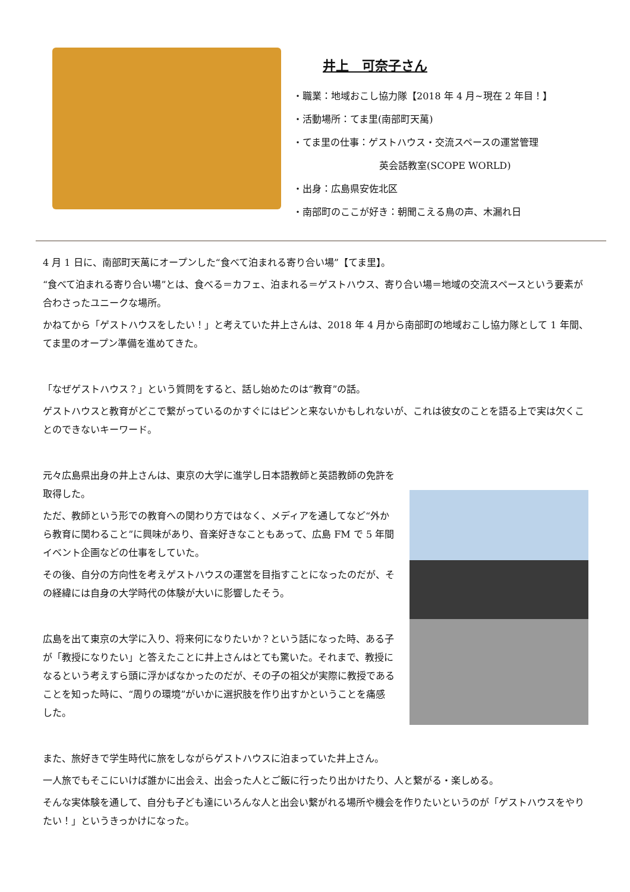井上　可奈子さん
・職業：地域おこし協力隊【2018 年 4 月~現在 2 年目！】
・活動場所：てま里(南部町天萬)
・てま里の仕事：ゲストハウス・交流スペースの運営管理
英会話教室(SCOPE WORLD)
・出身：広島県安佐北区
・南部町のここが好き：朝聞こえる鳥の声、木漏れ日
4 月 1 日に、南部町天萬にオープンした“食べて泊まれる寄り合い場”【てま里】。
“食べて泊まれる寄り合い場”とは、食べる＝カフェ、泊まれる＝ゲストハウス、寄り合い場＝地域の交流スペースという要素が合わさったユニークな場所。
かねてから「ゲストハウスをしたい！」と考えていた井上さんは、2018 年 4 月から南部町の地域おこし協力隊として 1 年間、てま里のオープン準備を進めてきた。
「なぜゲストハウス？」という質問をすると、話し始めたのは“教育”の話。
ゲストハウスと教育がどこで繋がっているのかすぐにはピンと来ないかもしれないが、これは彼女のことを語る上で実は欠くことのできないキーワード。
元々広島県出身の井上さんは、東京の大学に進学し日本語教師と英語教師の免許を取得した。
ただ、教師という形での教育への関わり方ではなく、メディアを通してなど“外から教育に関わること”に興味があり、音楽好きなこともあって、広島 FM で 5 年間イベント企画などの仕事をしていた。
その後、自分の方向性を考えゲストハウスの運営を目指すことになったのだが、その経緯には自身の大学時代の体験が大いに影響したそう。
広島を出て東京の大学に入り、将来何になりたいか？という話になった時、ある子が「教授になりたい」と答えたことに井上さんはとても驚いた。それまで、教授になるという考えすら頭に浮かばなかったのだが、その子の祖父が実際に教授であることを知った時に、“周りの環境”がいかに選択肢を作り出すかということを痛感した。
また、旅好きで学生時代に旅をしながらゲストハウスに泊まっていた井上さん。
一人旅でもそこにいけば誰かに出会え、出会った人とご飯に行ったり出かけたり、人と繋がる・楽しめる。
そんな実体験を通して、自分も子ども達にいろんな人と出会い繋がれる場所や機会を作りたいというのが「ゲストハウスをやりたい！」というきっかけになった。